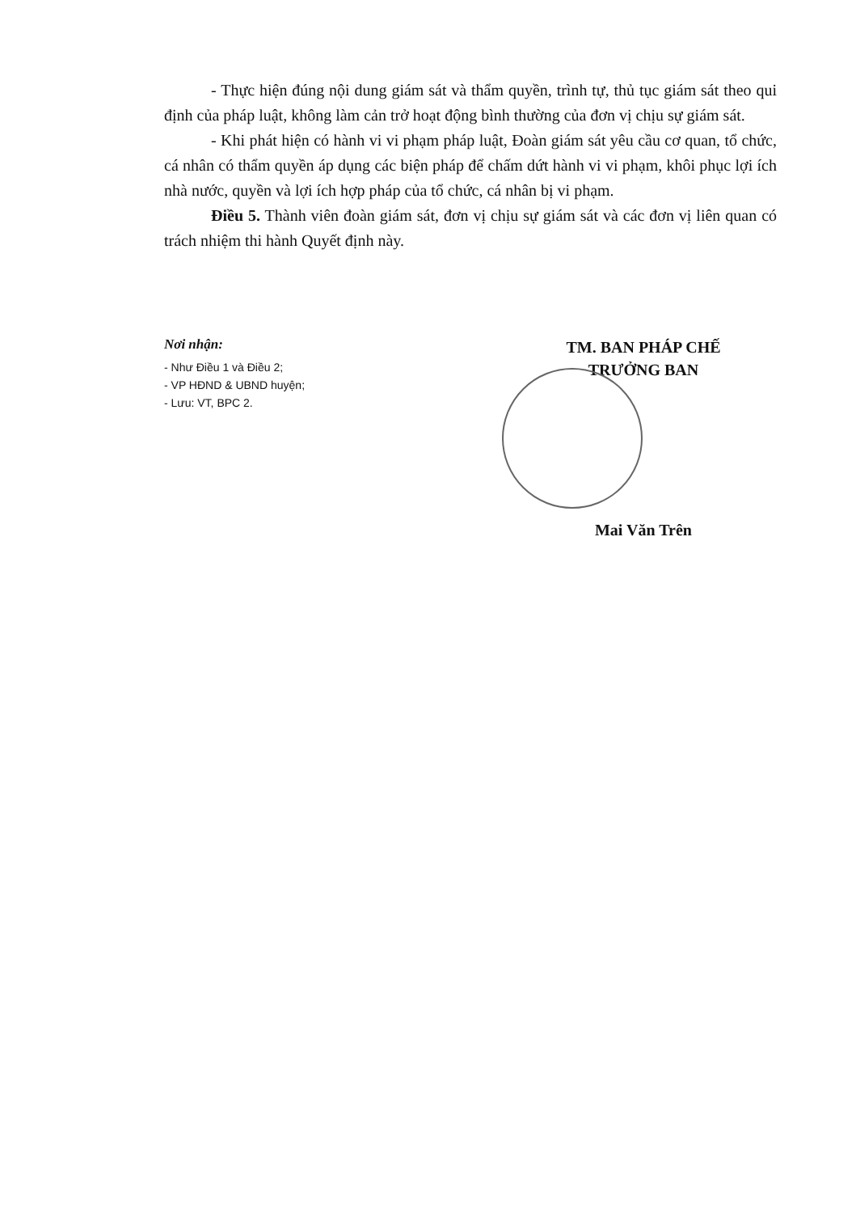- Thực hiện đúng nội dung giám sát và thẩm quyền, trình tự, thủ tục giám sát theo qui định của pháp luật, không làm cản trở hoạt động bình thường của đơn vị chịu sự giám sát.
- Khi phát hiện có hành vi vi phạm pháp luật, Đoàn giám sát yêu cầu cơ quan, tổ chức, cá nhân có thẩm quyền áp dụng các biện pháp để chấm dứt hành vi vi phạm, khôi phục lợi ích nhà nước, quyền và lợi ích hợp pháp của tổ chức, cá nhân bị vi phạm.
Điều 5. Thành viên đoàn giám sát, đơn vị chịu sự giám sát và các đơn vị liên quan có trách nhiệm thi hành Quyết định này.
Nơi nhận:
- Như Điều 1 và Điều 2;
- VP HĐND & UBND huyện;
- Lưu: VT, BPC 2.
TM. BAN PHÁP CHẾ
TRƯỞNG BAN
Mai Văn Trên